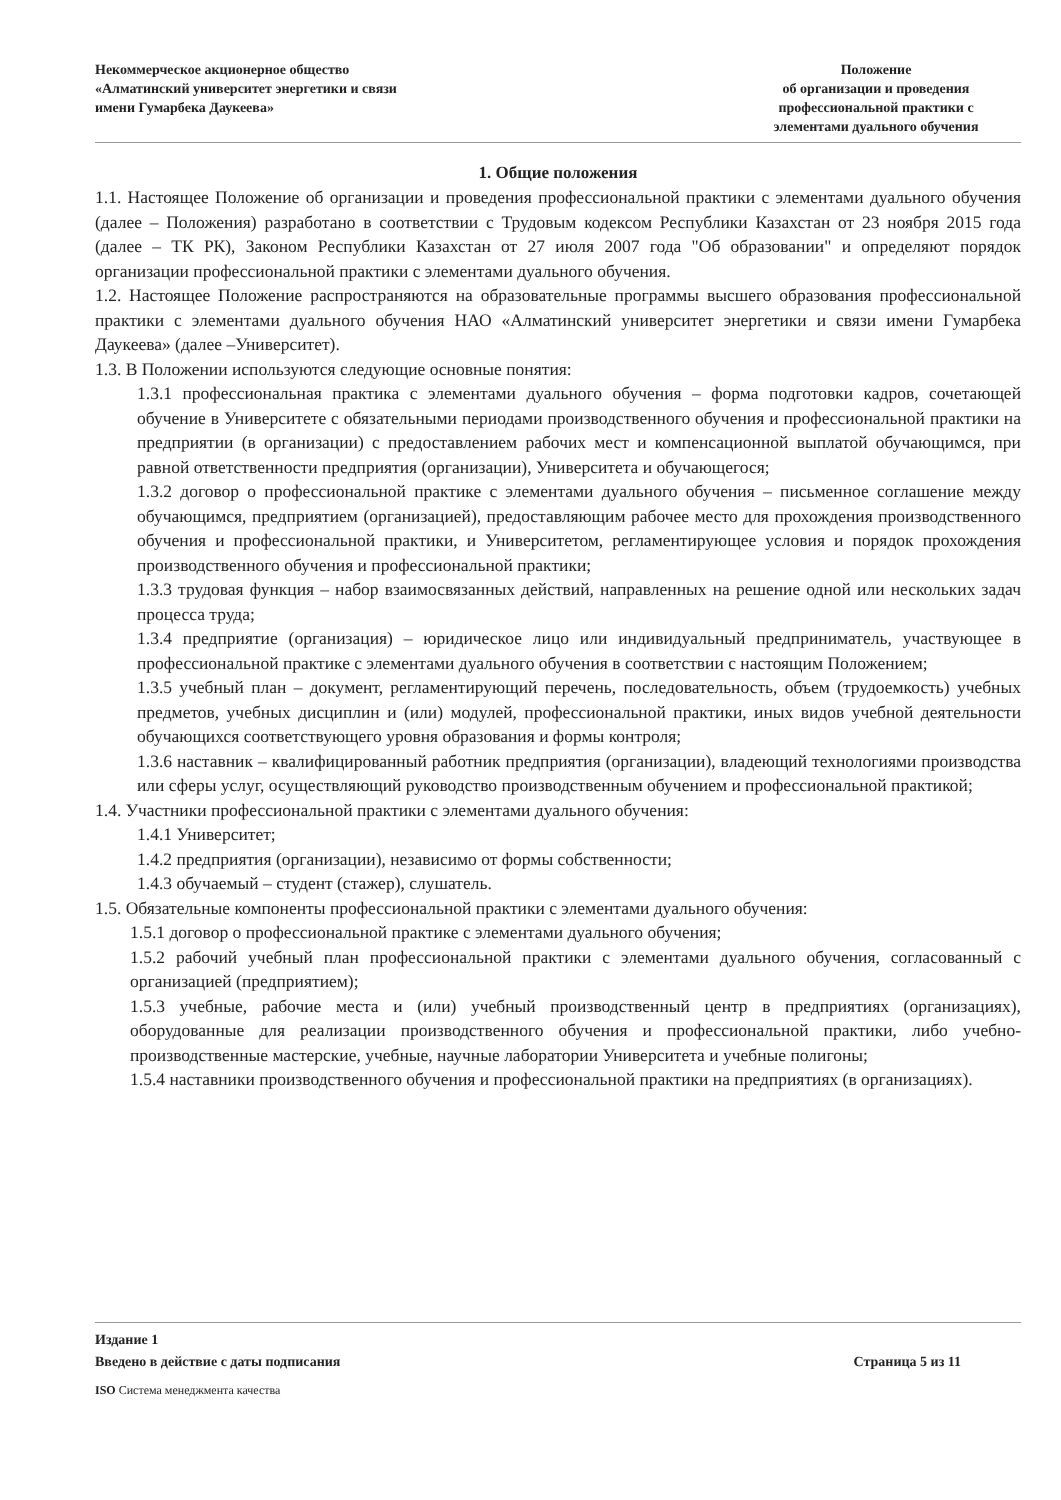Некоммерческое акционерное общество
«Алматинский университет энергетики и связи
имени Гумарбека Даукеева»
Положение
об организации и проведения
профессиональной практики с
элементами дуального обучения
1. Общие положения
1.1. Настоящее Положение об организации и проведения профессиональной практики с элементами дуального обучения (далее – Положения) разработано в соответствии с Трудовым кодексом Республики Казахстан от 23 ноября 2015 года (далее – ТК РК), Законом Республики Казахстан от 27 июля 2007 года "Об образовании" и определяют порядок организации профессиональной практики с элементами дуального обучения.
1.2. Настоящее Положение распространяются на образовательные программы высшего образования профессиональной практики с элементами дуального обучения НАО «Алматинский университет энергетики и связи имени Гумарбека Даукеева» (далее –Университет).
1.3. В Положении используются следующие основные понятия:
1.3.1 профессиональная практика с элементами дуального обучения – форма подготовки кадров, сочетающей обучение в Университете с обязательными периодами производственного обучения и профессиональной практики на предприятии (в организации) с предоставлением рабочих мест и компенсационной выплатой обучающимся, при равной ответственности предприятия (организации), Университета и обучающегося;
1.3.2 договор о профессиональной практике с элементами дуального обучения – письменное соглашение между обучающимся, предприятием (организацией), предоставляющим рабочее место для прохождения производственного обучения и профессиональной практики, и Университетом, регламентирующее условия и порядок прохождения производственного обучения и профессиональной практики;
1.3.3 трудовая функция – набор взаимосвязанных действий, направленных на решение одной или нескольких задач процесса труда;
1.3.4 предприятие (организация) – юридическое лицо или индивидуальный предприниматель, участвующее в профессиональной практике с элементами дуального обучения в соответствии с настоящим Положением;
1.3.5 учебный план – документ, регламентирующий перечень, последовательность, объем (трудоемкость) учебных предметов, учебных дисциплин и (или) модулей, профессиональной практики, иных видов учебной деятельности обучающихся соответствующего уровня образования и формы контроля;
1.3.6 наставник – квалифицированный работник предприятия (организации), владеющий технологиями производства или сферы услуг, осуществляющий руководство производственным обучением и профессиональной практикой;
1.4. Участники профессиональной практики с элементами дуального обучения:
1.4.1 Университет;
1.4.2 предприятия (организации), независимо от формы собственности;
1.4.3 обучаемый – студент (стажер), слушатель.
1.5. Обязательные компоненты профессиональной практики с элементами дуального обучения:
1.5.1 договор о профессиональной практике с элементами дуального обучения;
1.5.2 рабочий учебный план профессиональной практики с элементами дуального обучения, согласованный с организацией (предприятием);
1.5.3 учебные, рабочие места и (или) учебный производственный центр в предприятиях (организациях), оборудованные для реализации производственного обучения и профессиональной практики, либо учебно-производственные мастерские, учебные, научные лаборатории Университета и учебные полигоны;
1.5.4 наставники производственного обучения и профессиональной практики на предприятиях (в организациях).
Издание 1
Введено в действие с даты подписания Страница 5 из 11
ISO Система менеджмента качества